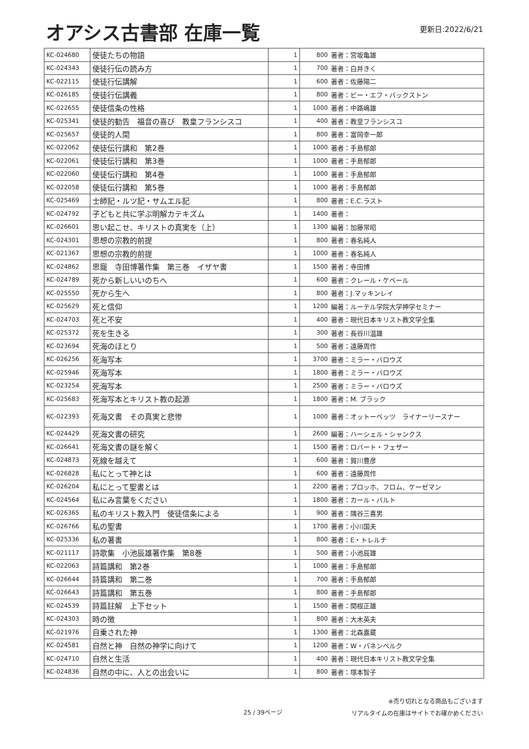オアシス古書部 在庫一覧
更新日:2022/6/21
| KC-024680 | 使徒たちの物語 | 1 | 800 | 著者：宮坂亀雄 |
| KC-024343 | 使徒行伝の読み方 | 1 | 700 | 著者：白井きく |
| KC-022115 | 使徒行伝講解 | 1 | 600 | 著者：佐藤陽二 |
| KC-026185 | 使徒行伝講義 | 1 | 800 | 著者：ビー・エフ・バックストン |
| KC-022655 | 使徒信条の性格 | 1 | 1000 | 著者：中路嶋雄 |
| KC-025341 | 使徒的勧告 福音の喜び 教皇フランシスコ | 1 | 400 | 著者：教皇フランシスコ |
| KC-025657 | 使徒的人間 | 1 | 800 | 著者：富岡幸一郎 |
| KC-022062 | 使徒伝行講和 第2巻 | 1 | 1000 | 著者：手島郁郎 |
| KC-022061 | 使徒伝行講和 第3巻 | 1 | 1000 | 著者：手島郁郎 |
| KC-022060 | 使徒伝行講和 第4巻 | 1 | 1000 | 著者：手島郁郎 |
| KC-022058 | 使徒伝行講和 第5巻 | 1 | 1000 | 著者：手島郁郎 |
| KC-025469 | 士師記・ルツ記・サムエル記 | 1 | 800 | 著者：E.C.ラスト |
| KC-024792 | 子どもと共に学ぶ明解カテキズム | 1 | 1400 | 著者： |
| KC-026601 | 思い起こせ、キリストの真実を（上） | 1 | 1300 | 編著：加藤常昭 |
| KC-024301 | 思想の宗教的前提 | 1 | 800 | 著者：春名純人 |
| KC-021367 | 思想の宗教的前提 | 1 | 1000 | 著者：春名純人 |
| KC-024862 | 思寵 寺田博著作集 第三巻 イザヤ書 | 1 | 1500 | 著者：寺田博 |
| KC-024789 | 死から新しいいのちへ | 1 | 600 | 著者：クレール・ケベール |
| KC-025550 | 死から生へ | 1 | 800 | 著者：J.マッキンレイ |
| KC-025629 | 死と信仰 | 1 | 1200 | 編著：ルーテル学院大学神学セミナー |
| KC-024703 | 死と不安 | 1 | 400 | 著者：現代日本キリスト教文学全集 |
| KC-025372 | 死を生きる | 1 | 300 | 著者：長谷川温雄 |
| KC-023694 | 死海のほとり | 1 | 500 | 著者：遠藤周作 |
| KC-026256 | 死海写本 | 1 | 3700 | 著者：ミラー・バロウズ |
| KC-025946 | 死海写本 | 1 | 1800 | 著者：ミラー・バロウズ |
| KC-023254 | 死海写本 | 1 | 2500 | 著者：ミラー・バロウズ |
| KC-025683 | 死海写本とキリスト教の起源 | 1 | 1800 | 著者：M. ブラック |
| KC-022393 | 死海文書 その真実と悲惨 | 1 | 1000 | 著者：オットーベッツ ライナーリースナー |
| KC-024429 | 死海文書の研究 | 1 | 2600 | 編著：ハーシェル・シャンクス |
| KC-026641 | 死海文書の謎を解く | 1 | 1500 | 著者：ロバート・フェザー |
| KC-024873 | 死線を越えて | 1 | 600 | 著者：賀川豊彦 |
| KC-026828 | 私にとって神とは | 1 | 600 | 著者：遠藤周作 |
| KC-026204 | 私にとって聖書とは | 1 | 2200 | 著者：ブロッホ、フロム、ケーゼマン |
| KC-024564 | 私にみ言葉をください | 1 | 1800 | 著者：カール・バルト |
| KC-026365 | 私のキリスト教入門 使徒信条による | 1 | 900 | 著者：隅谷三喜男 |
| KC-026766 | 私の聖書 | 1 | 1700 | 著者：小川国夫 |
| KC-025336 | 私の著書 | 1 | 800 | 著者：E・トレルチ |
| KC-021117 | 詩歌集 小池辰雄著作集 第8巻 | 1 | 500 | 著者：小池辰雄 |
| KC-022063 | 詩篇講和 第2巻 | 1 | 1000 | 著者：手島郁郎 |
| KC-026644 | 詩篇講和 第二巻 | 1 | 700 | 著者：手島郁郎 |
| KC-026643 | 詩篇講和 第五巻 | 1 | 800 | 著者：手島郁郎 |
| KC-024539 | 詩篇註解 上下セット | 1 | 1500 | 著者：関根正雄 |
| KC-024303 | 時の徴 | 1 | 800 | 著者：大木英夫 |
| KC-021976 | 自乗された神 | 1 | 1300 | 著者：北森嘉蔵 |
| KC-024581 | 自然と神 自然の神学に向けて | 1 | 1200 | 著者：W・パネンベルク |
| KC-024710 | 自然と生活 | 1 | 400 | 著者：現代日本キリスト教文学全集 |
| KC-024836 | 自然の中に、人との出会いに | 1 | 800 | 著者：塚本智子 |
25 / 39ページ
※売り切れとなる商品もございます
リアルタイムの在庫はサイトでお確かめください